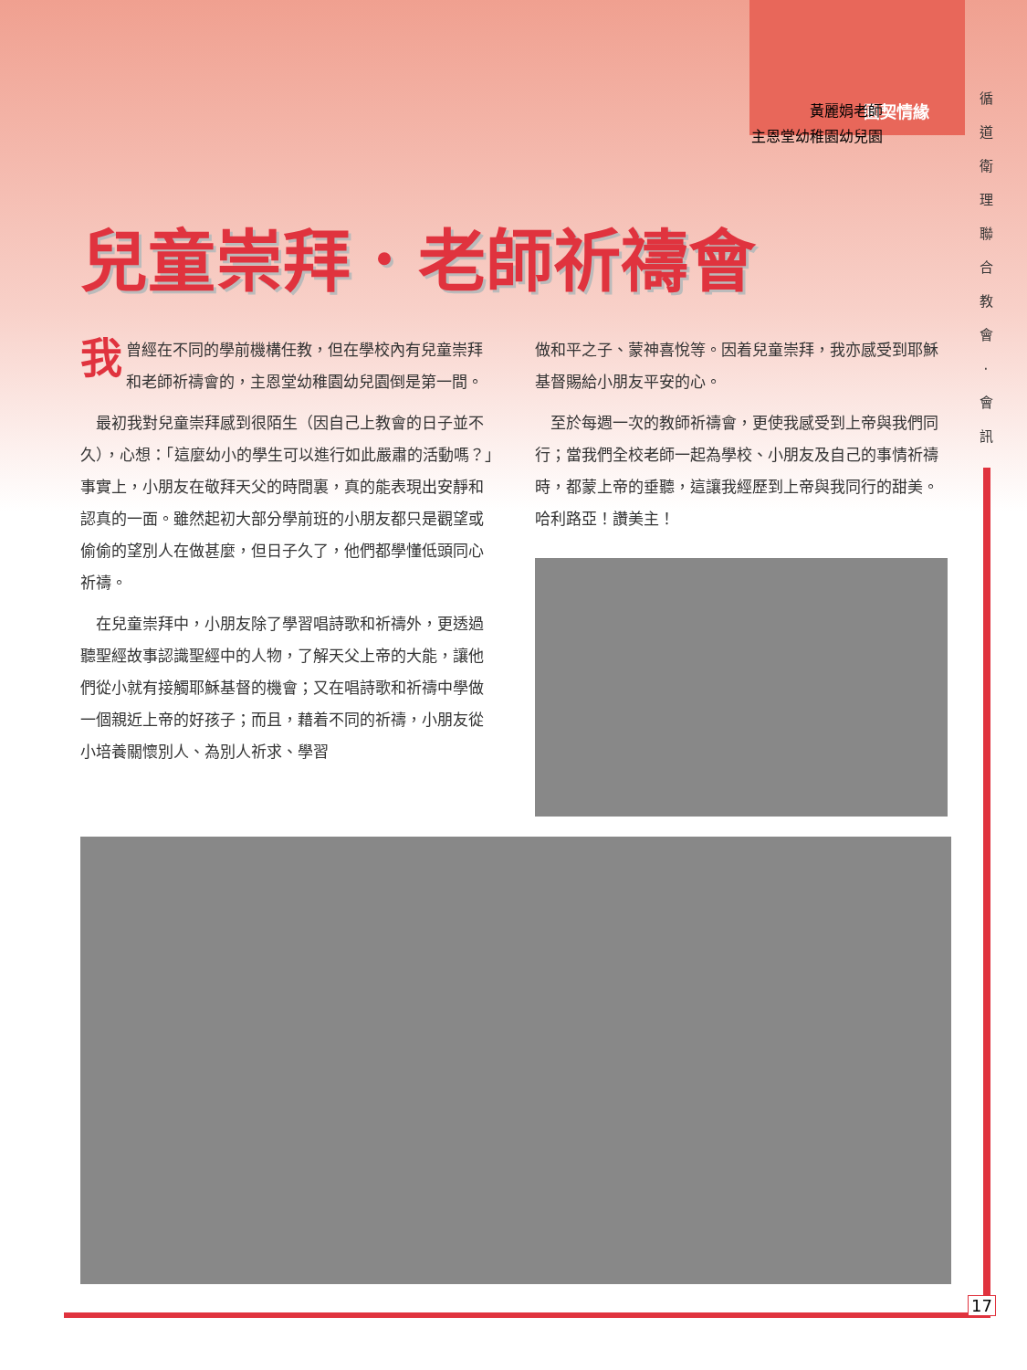園契情緣
循 道 衛 理 聯 合 教 會 · 會 訊
黃麗娟老師
主恩堂幼稚園幼兒園
兒童崇拜．老師祈禱會
我曾經在不同的學前機構任教，但在學校內有兒童崇拜和老師祈禱會的，主恩堂幼稚園幼兒園倒是第一間。
最初我對兒童崇拜感到很陌生（因自己上教會的日子並不久），心想：「這麼幼小的學生可以進行如此嚴肅的活動嗎？」事實上，小朋友在敬拜天父的時間裏，真的能表現出安靜和認真的一面。雖然起初大部分學前班的小朋友都只是觀望或偷偷的望別人在做甚麼，但日子久了，他們都學懂低頭同心祈禱。
在兒童崇拜中，小朋友除了學習唱詩歌和祈禱外，更透過聽聖經故事認識聖經中的人物，了解天父上帝的大能，讓他們從小就有接觸耶穌基督的機會；又在唱詩歌和祈禱中學做一個親近上帝的好孩子；而且，藉着不同的祈禱，小朋友從小培養關懷別人、為別人祈求、學習
做和平之子、蒙神喜悅等。因着兒童崇拜，我亦感受到耶穌基督賜給小朋友平安的心。
至於每週一次的教師祈禱會，更使我感受到上帝與我們同行；當我們全校老師一起為學校、小朋友及自己的事情祈禱時，都蒙上帝的垂聽，這讓我經歷到上帝與我同行的甜美。哈利路亞！讚美主！
17